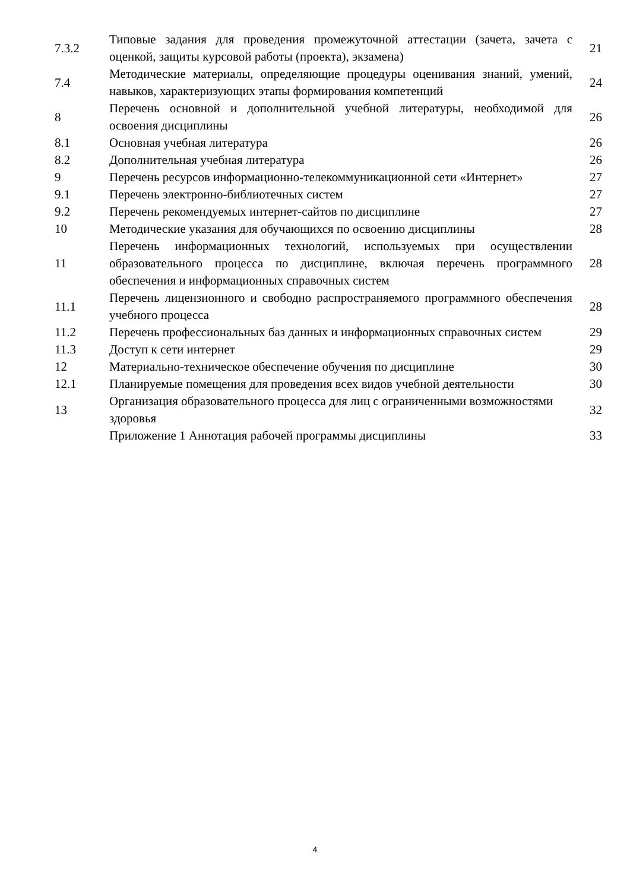| 7.3.2 | Типовые задания для проведения промежуточной аттестации (зачета, зачета с оценкой, защиты курсовой работы (проекта), экзамена) | 21 |
| 7.4 | Методические материалы, определяющие процедуры оценивания знаний, умений, навыков, характеризующих этапы формирования компетенций | 24 |
| 8 | Перечень основной и дополнительной учебной литературы, необходимой для освоения дисциплины | 26 |
| 8.1 | Основная учебная литература | 26 |
| 8.2 | Дополнительная учебная литература | 26 |
| 9 | Перечень ресурсов информационно-телекоммуникационной сети «Интернет» | 27 |
| 9.1 | Перечень электронно-библиотечных систем | 27 |
| 9.2 | Перечень рекомендуемых интернет-сайтов по дисциплине | 27 |
| 10 | Методические указания для обучающихся по освоению дисциплины | 28 |
| 11 | Перечень информационных технологий, используемых при осуществлении образовательного процесса по дисциплине, включая перечень программного обеспечения и информационных справочных систем | 28 |
| 11.1 | Перечень лицензионного и свободно распространяемого программного обеспечения учебного процесса | 28 |
| 11.2 | Перечень профессиональных баз данных и информационных справочных систем | 29 |
| 11.3 | Доступ к сети интернет | 29 |
| 12 | Материально-техническое обеспечение обучения по дисциплине | 30 |
| 12.1 | Планируемые помещения для проведения всех видов учебной деятельности | 30 |
| 13 | Организация образовательного процесса для лиц с ограниченными возможностями здоровья | 32 |
| | Приложение 1 Аннотация рабочей программы дисциплины | 33 |
4